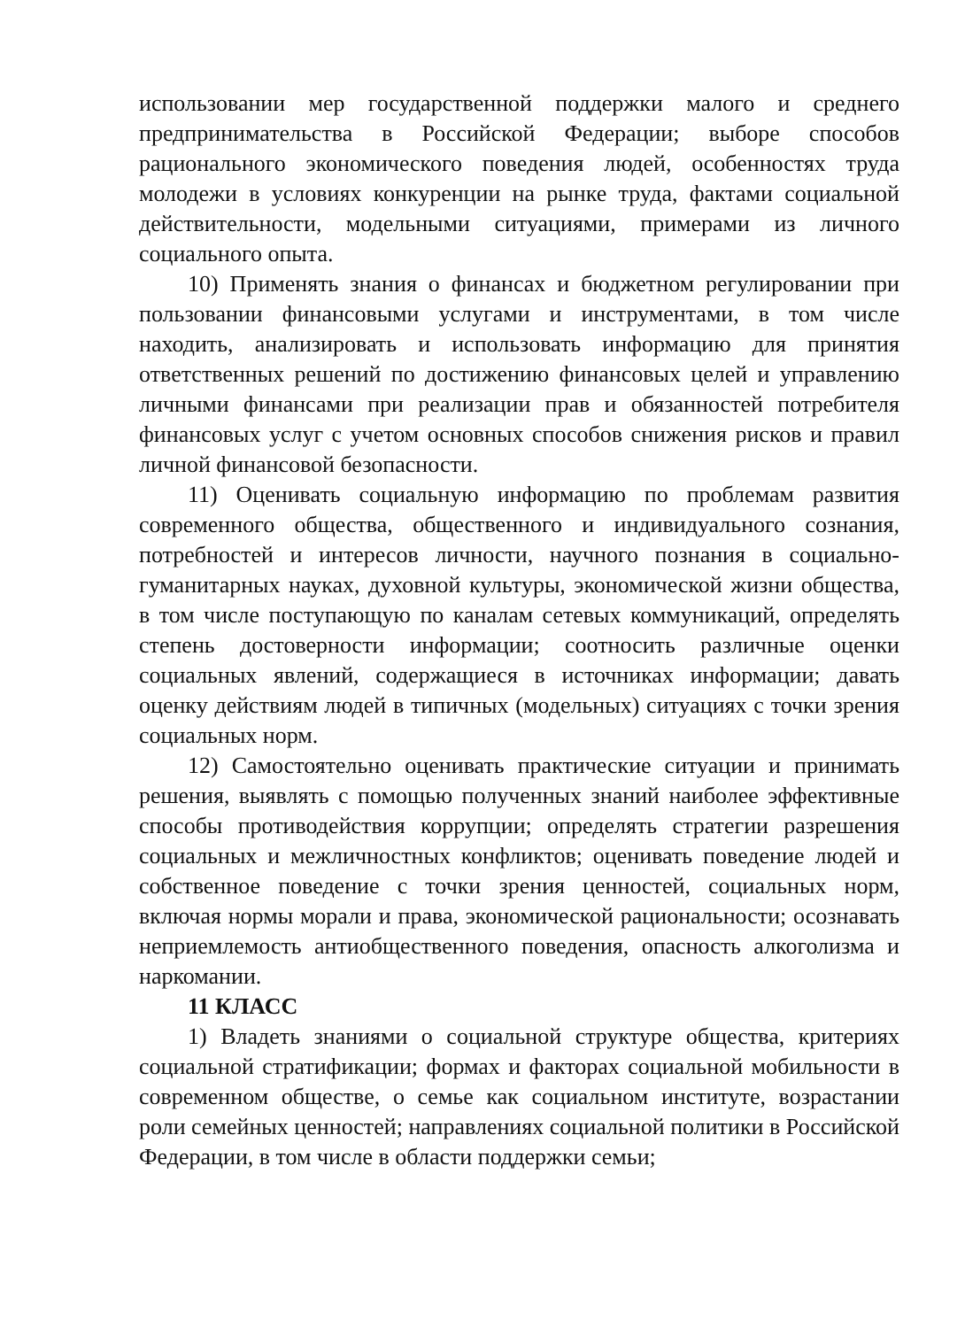использовании мер государственной поддержки малого и среднего предпринимательства в Российской Федерации; выборе способов рационального экономического поведения людей, особенностях труда молодежи в условиях конкуренции на рынке труда, фактами социальной действительности, модельными ситуациями, примерами из личного социального опыта.
10) Применять знания о финансах и бюджетном регулировании при пользовании финансовыми услугами и инструментами, в том числе находить, анализировать и использовать информацию для принятия ответственных решений по достижению финансовых целей и управлению личными финансами при реализации прав и обязанностей потребителя финансовых услуг с учетом основных способов снижения рисков и правил личной финансовой безопасности.
11) Оценивать социальную информацию по проблемам развития современного общества, общественного и индивидуального сознания, потребностей и интересов личности, научного познания в социально-гуманитарных науках, духовной культуры, экономической жизни общества, в том числе поступающую по каналам сетевых коммуникаций, определять степень достоверности информации; соотносить различные оценки социальных явлений, содержащиеся в источниках информации; давать оценку действиям людей в типичных (модельных) ситуациях с точки зрения социальных норм.
12) Самостоятельно оценивать практические ситуации и принимать решения, выявлять с помощью полученных знаний наиболее эффективные способы противодействия коррупции; определять стратегии разрешения социальных и межличностных конфликтов; оценивать поведение людей и собственное поведение с точки зрения ценностей, социальных норм, включая нормы морали и права, экономической рациональности; осознавать неприемлемость антиобщественного поведения, опасность алкоголизма и наркомании.
11 КЛАСС
1) Владеть знаниями о социальной структуре общества, критериях социальной стратификации; формах и факторах социальной мобильности в современном обществе, о семье как социальном институте, возрастании роли семейных ценностей; направлениях социальной политики в Российской Федерации, в том числе в области поддержки семьи;